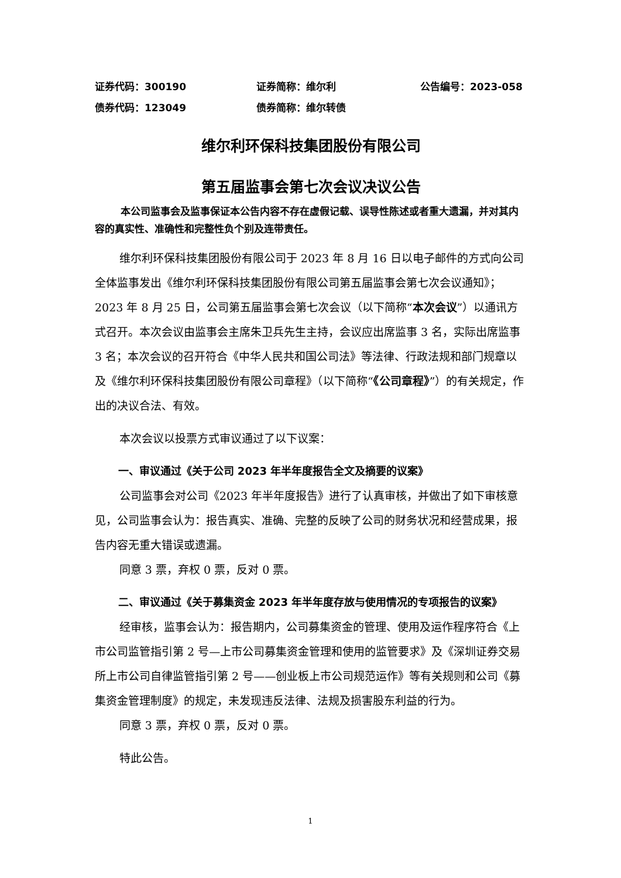证券代码：300190 证券简称：维尔利 公告编号：2023-058
债券代码：123049 债券简称：维尔转债
维尔利环保科技集团股份有限公司
第五届监事会第七次会议决议公告
本公司监事会及监事保证本公告内容不存在虚假记载、误导性陈述或者重大遗漏，并对其内容的真实性、准确性和完整性负个别及连带责任。
维尔利环保科技集团股份有限公司于 2023 年 8 月 16 日以电子邮件的方式向公司全体监事发出《维尔利环保科技集团股份有限公司第五届监事会第七次会议通知》；2023 年 8 月 25 日，公司第五届监事会第七次会议（以下简称“本次会议”）以通讯方式召开。本次会议由监事会主席朱卫兵先生主持，会议应出席监事 3 名，实际出席监事 3 名；本次会议的召开符合《中华人民共和国公司法》等法律、行政法规和部门规章以及《维尔利环保科技集团股份有限公司章程》（以下简称“《公司章程》”）的有关规定，作出的决议合法、有效。
本次会议以投票方式审议通过了以下议案：
一、审议通过《关于公司 2023 年半年度报告全文及摘要的议案》
公司监事会对公司《2023 年半年度报告》进行了认真审核，并做出了如下审核意见，公司监事会认为：报告真实、准确、完整的反映了公司的财务状况和经营成果，报告内容无重大错误或遗漏。
同意 3 票，弃权 0 票，反对 0 票。
二、审议通过《关于募集资金 2023 年半年度存放与使用情况的专项报告的议案》
经审核，监事会认为：报告期内，公司募集资金的管理、使用及运作程序符合《上市公司监管指引第 2 号—上市公司募集资金管理和使用的监管要求》及《深圳证券交易所上市公司自律监管指引第 2 号——创业板上市公司规范运作》等有关规则和公司《募集资金管理制度》的规定，未发现违反法律、法规及损害股东利益的行为。
同意 3 票，弃权 0 票，反对 0 票。
特此公告。
1